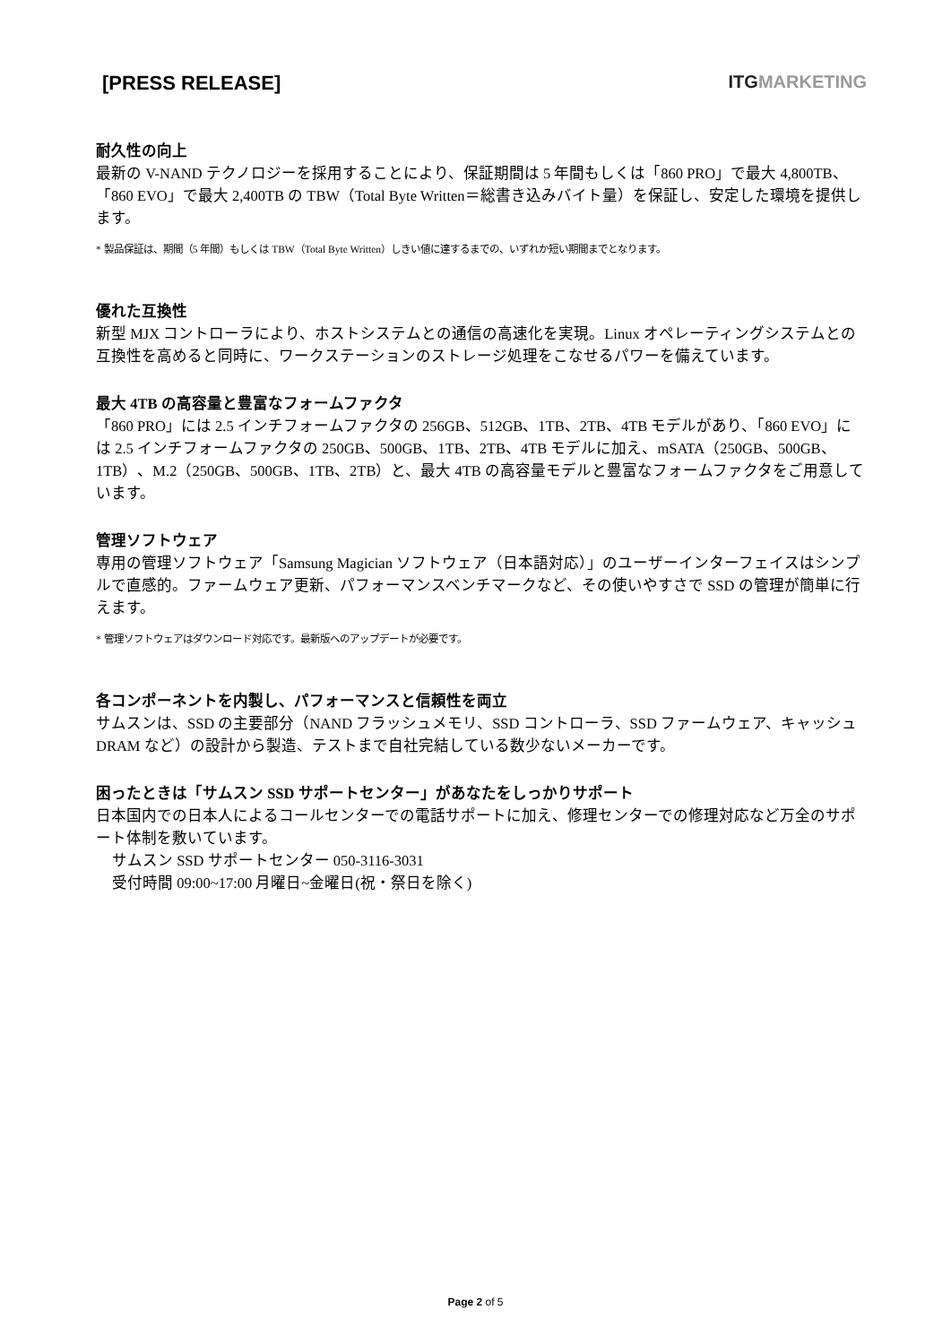[PRESS RELEASE] ITGMARKETING
耐久性の向上
最新の V-NAND テクノロジーを採用することにより、保証期間は 5 年間もしくは「860 PRO」で最大 4,800TB、「860 EVO」で最大 2,400TB の TBW（Total Byte Written＝総書き込みバイト量）を保証し、安定した環境を提供します。
* 製品保証は、期間（5 年間）もしくは TBW（Total Byte Written）しきい値に達するまでの、いずれか短い期間までとなります。
優れた互換性
新型 MJX コントローラにより、ホストシステムとの通信の高速化を実現。Linux オペレーティングシステムとの互換性を高めると同時に、ワークステーションのストレージ処理をこなせるパワーを備えています。
最大 4TB の高容量と豊富なフォームファクタ
「860 PRO」には 2.5 インチフォームファクタの 256GB、512GB、1TB、2TB、4TB モデルがあり、「860 EVO」には 2.5 インチフォームファクタの 250GB、500GB、1TB、2TB、4TB モデルに加え、mSATA（250GB、500GB、1TB）、M.2（250GB、500GB、1TB、2TB）と、最大 4TB の高容量モデルと豊富なフォームファクタをご用意しています。
管理ソフトウェア
専用の管理ソフトウェア「Samsung Magician ソフトウェア（日本語対応）」のユーザーインターフェイスはシンプルで直感的。ファームウェア更新、パフォーマンスベンチマークなど、その使いやすさで SSD の管理が簡単に行えます。
* 管理ソフトウェアはダウンロード対応です。最新版へのアップデートが必要です。
各コンポーネントを内製し、パフォーマンスと信頼性を両立
サムスンは、SSD の主要部分（NAND フラッシュメモリ、SSD コントローラ、SSD ファームウェア、キャッシュ DRAM など）の設計から製造、テストまで自社完結している数少ないメーカーです。
困ったときは「サムスン SSD サポートセンター」があなたをしっかりサポート
日本国内での日本人によるコールセンターでの電話サポートに加え、修理センターでの修理対応など万全のサポート体制を敷いています。
サムスン SSD サポートセンター 050-3116-3031
受付時間 09:00~17:00 月曜日~金曜日(祝・祭日を除く)
Page 2 of 5